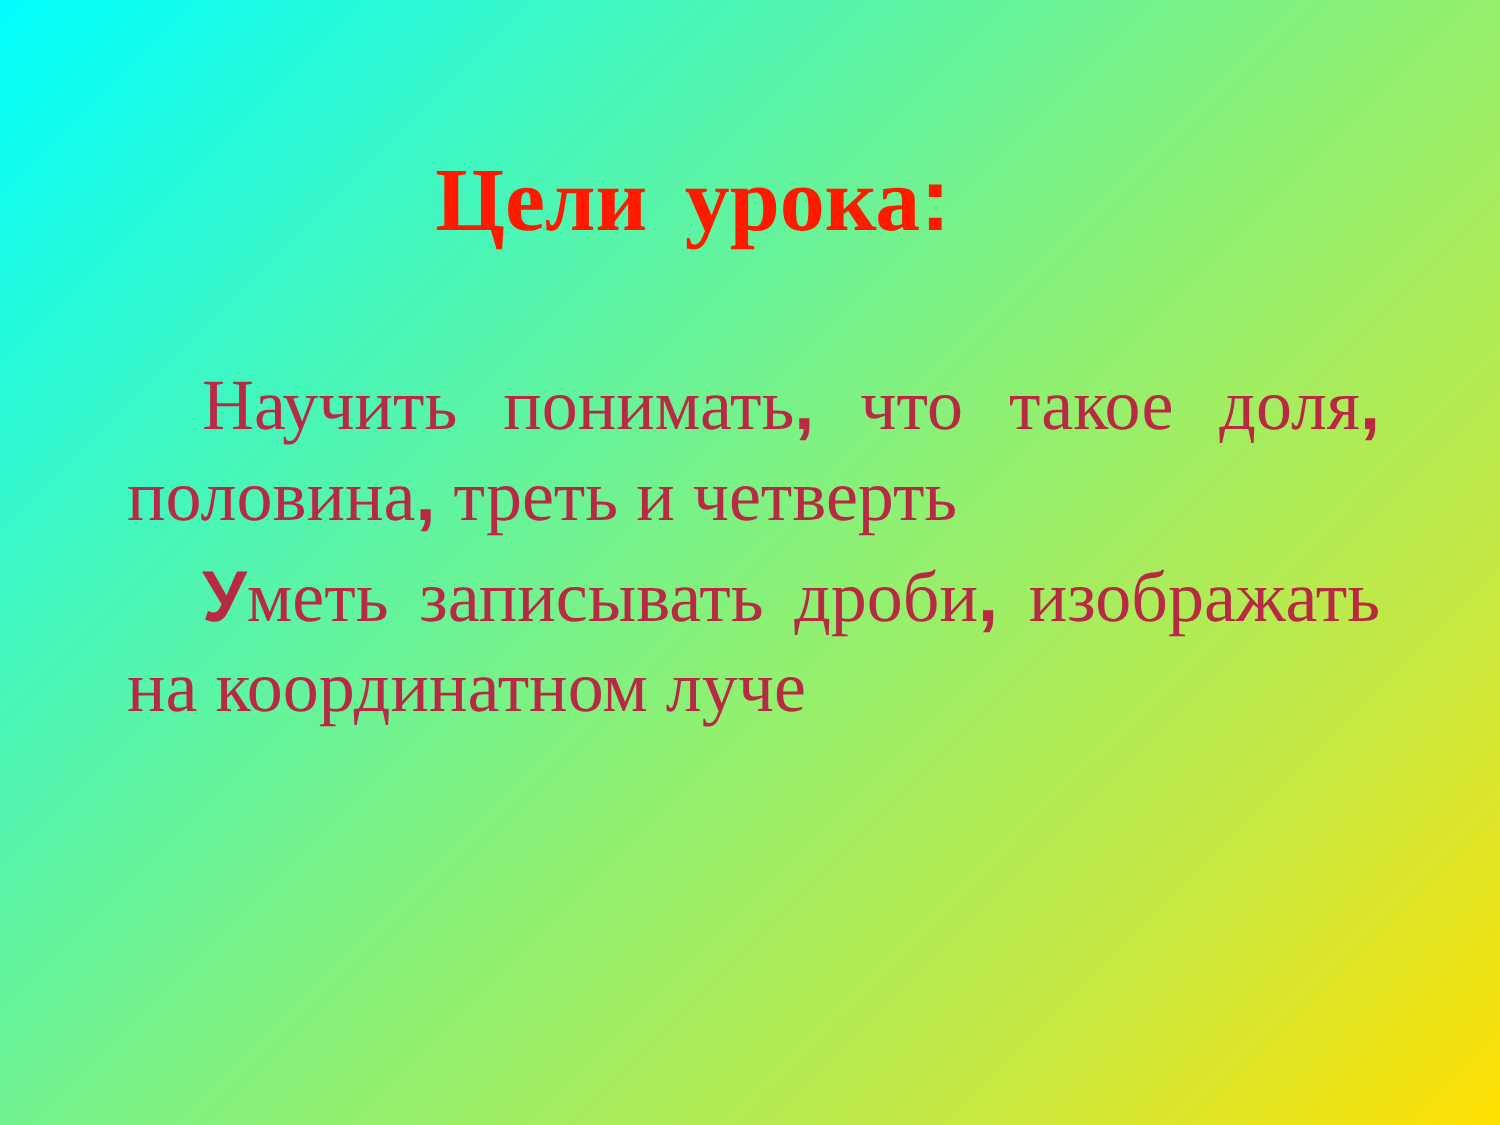Цели урока:
Научить понимать, что такое доля, половина, треть и четверть
Уметь записывать дроби, изображать на координатном луче